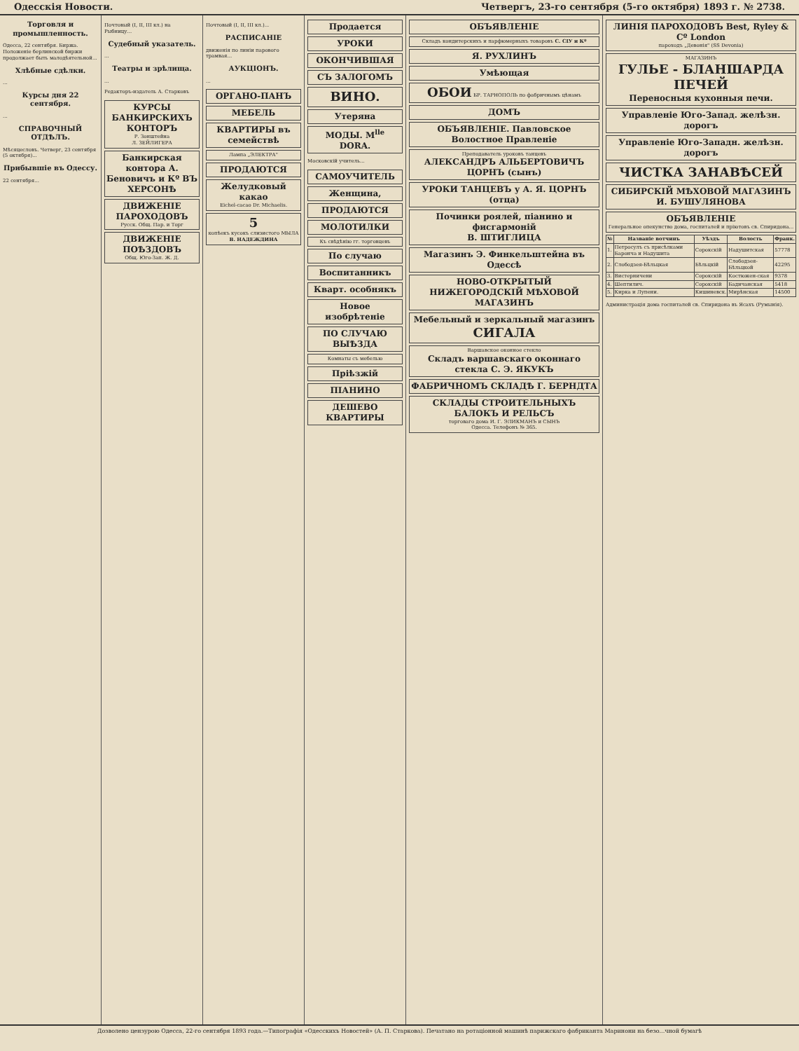Одесскія Новости. Четвергъ, 23-го сентября (5-го октября) 1893 г. № 2738.
Торговля и промышленность.
Одесса, 22 сентября. Биржа. Положеніе берлинской биржи продолжает быть малодѣятельной...
Хлѣбные сдѣлки.
...
Курсы дня 22 сентября.
...
СПРАВОЧНЫЙ ОТДѢЛЪ.
Мѣсяцесловъ. Четверг, 23 сентября (5 октября)...
Прибывшіе въ Одессу.
22 сентября...
Почтовый (I, II, III кл.) на Рыбницу...
Судебный указатель.
...
Театры и зрѣлища.
...
Редакторъ-издатель А. Старковъ
КУРСЫ БАНКИРСКИХЪ КОНТОРЪ
Р. Зонштейна
Л. ЗЕЙЛИГЕРА
Банкирская контора А. Беновичъ и Кº ВЪ ХЕРСОНѢ
ДВИЖЕНІЕ ПАРОХОДОВЪ
Русск. Общ. Пар. и Торг
ДВИЖЕНІЕ ПОѢЗДОВЪ
Общ. Юго-Зап. Ж. Д.
Почтовый (I, II, III кл.)...
РАСПИСАНІЕ
движенія по линіи парового трамвая...
АУКЦІОНЪ.
...
ОРГАНО-ПАНЪ
МЕБЕЛЬ
КВАРТИРЫ въ семействѣ
Лампа „ЭЛЕКТРА"
ПРОДАЮТСЯ
Желудковый какао
Eichel-cacao Dr. Michaelis.
5
копѣекъ кусокъ слизистого МЫЛА В. НАДЕЖДИНА
Продается
УРОКИ
ОКОНЧИВШАЯ
СЪ ЗАЛОГОМЪ
ВИНО.
Утеряна
МОДЫ. M<sup>lle</sup> DORA.
Московскій учитель...
САМОУЧИТЕЛЬ
Женщина,
ПРОДАЮТСЯ
МОЛОТИЛКИ
Къ свѣдѣнію гг. торговцевъ
По случаю
Воспитанникъ
Кварт. особнякъ
Новое изобрѣтеніе
ПО СЛУЧАЮ ВЫѢЗДА
Комнаты съ мебелью
Пріѣзжій
ПІАНИНО
ДЕШЕВО КВАРТИРЫ
ОБЪЯВЛЕНІЕ
Складъ кондитерскихъ и парфюмерныхъ товаровъ С. СІУ и Кº
Я. РУХЛИНЪ
Умѣющая
ОБОИ БР. ТАРНОПОЛЬ по фабричнымъ цѣнамъ
ДОМЪ
ОБЪЯВЛЕНІЕ. Павловское Волостное Правленіе
Преподаватель уроковъ танцевъ
АЛЕКСАНДРЪ АЛЬБЕРТОВИЧЪ ЦОРНЪ (сынъ)
УРОКИ ТАНЦЕВЪ у А. Я. ЦОРНЪ (отца)
Починки роялей, піанино и фисгармоній
В. ШТИГЛИЦА
Магазинъ Э. Финкельштейна въ Одессѣ
НОВО-ОТКРЫТЫЙ НИЖЕГОРОДСКІЙ МѢХОВОЙ МАГАЗИНЪ
Мебельный и зеркальный магазинъ
СИГАЛА
Варшавское оконное стекло
Складъ варшавскаго оконнаго стекла С. Э. ЯКУКЪ
ФАБРИЧНОМЪ СКЛАДѢ Г. БЕРНДТА
СКЛАДЫ СТРОИТЕЛЬНЫХЪ БАЛОКЪ И РЕЛЬСЪ
торговаго дома И. Г. ЭЛИКМАНЪ и СЫНЪ
Одесса. Телефонъ № 365.
ЛИНІЯ ПАРОХОДОВЪ Best, Ryley & Cº London
пароходъ „Девонія" (SS Devonia)
МАГАЗИНЪ
ГУЛЬЕ - БЛАНШАРДА
ПЕЧЕЙ
Переносныя кухонныя печи.
Управленіе Юго-Запад. желѣзн. дорогъ
Управленіе Юго-Западн. желѣзн. дорогъ
ЧИСТКА ЗАНАВѢСЕЙ
СИБИРСКІЙ МѢХОВОЙ МАГАЗИНЪ И. БУШУЛЯНОВА
ОБЪЯВЛЕНІЕ
Генеральное опекунство дома, госпиталей и пріютовъ св. Спиридона...
| № | Названіе вотчинъ | Уѣздъ | Волость | Франк. |
| --- | --- | --- | --- | --- |
| 1. | Петросулъ съ присѣлками Барончa и Надушита | Сорокскій | Надушитская | 57778 |
| 2. | Слободзея-Бѣльцкая | Бѣльцкій | Слободзея-Бѣльцкой | 42295 |
| 3. | Вистерничени | Сорокскій | Костюжен-ская | 9378 |
| 4. | Шептилич. | Сорокскій | Бадичанская | 5418 |
| 5. | Кирка и Лупени. | Кишиневск. | Мирѣнская | 14500 |
Администрація дома госпиталей св. Спиридона въ Ясахъ (Румынія).
Дозволено цензурою Одесса, 22-го сентября 1893 года.—Типографія «Одесскихъ Новостей» (А. П. Старкова). Печатано на ротаціонной машинѣ парижскаго фабриканта Маринони на безо...чной бумагѣ